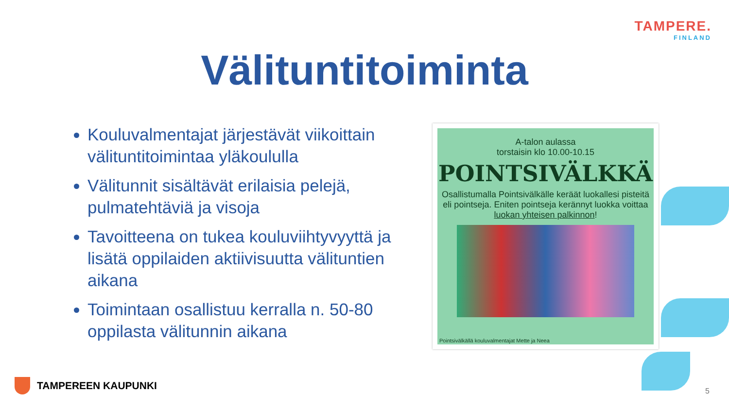TAMPERE.
FINLAND
Välituntitoiminta
Kouluvalmentajat järjestävät viikoittain välituntitoimintaa yläkoululla
Välitunnit sisältävät erilaisia pelejä, pulmatehtäviä ja visoja
Tavoitteena on tukea kouluviihtyvyyttä ja lisätä oppilaiden aktiivisuutta välituntien aikana
Toimintaan osallistuu kerralla n. 50-80 oppilasta välitunnin aikana
A-talon aulassa
torstaisin klo 10.00-10.15
POINTSIVÄLKKÄ
Osallistumalla Pointsivälkälle keräät luokallesi pisteitä eli pointseja. Eniten pointseja kerännyt luokka voittaa luokan yhteisen palkinnon!
Pointsivälkällä kouluvalmentajat Mette ja Neea
TAMPEREEN KAUPUNKI 5